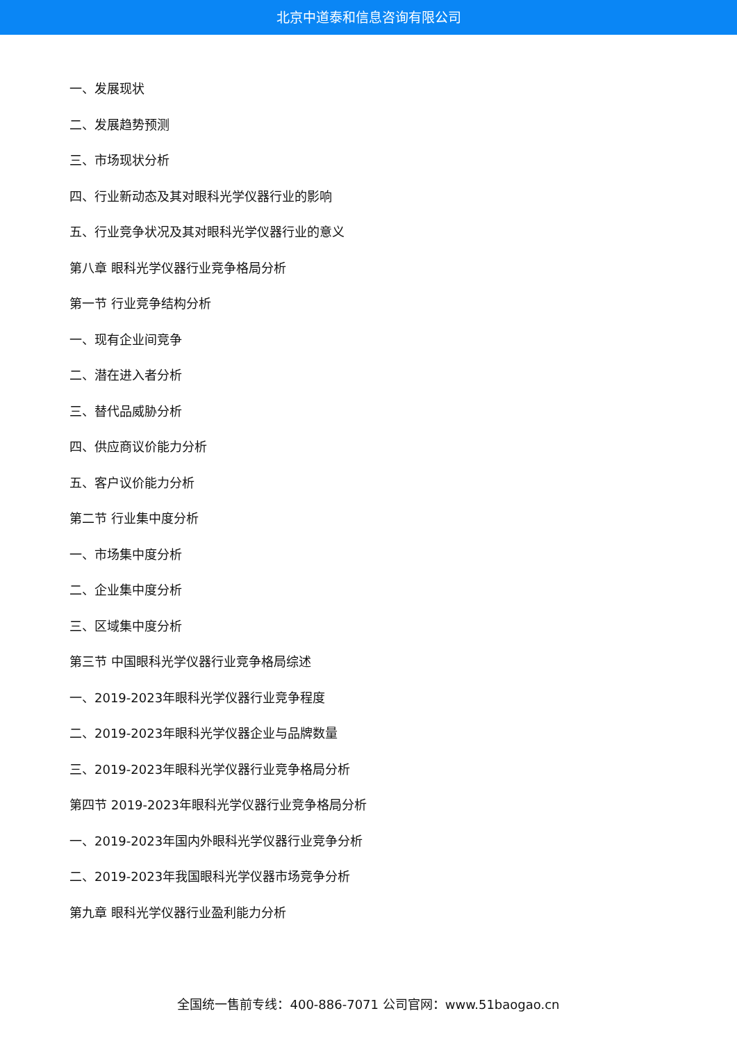北京中道泰和信息咨询有限公司
一、发展现状
二、发展趋势预测
三、市场现状分析
四、行业新动态及其对眼科光学仪器行业的影响
五、行业竞争状况及其对眼科光学仪器行业的意义
第八章 眼科光学仪器行业竞争格局分析
第一节 行业竞争结构分析
一、现有企业间竞争
二、潜在进入者分析
三、替代品威胁分析
四、供应商议价能力分析
五、客户议价能力分析
第二节 行业集中度分析
一、市场集中度分析
二、企业集中度分析
三、区域集中度分析
第三节 中国眼科光学仪器行业竞争格局综述
一、2019-2023年眼科光学仪器行业竞争程度
二、2019-2023年眼科光学仪器企业与品牌数量
三、2019-2023年眼科光学仪器行业竞争格局分析
第四节 2019-2023年眼科光学仪器行业竞争格局分析
一、2019-2023年国内外眼科光学仪器行业竞争分析
二、2019-2023年我国眼科光学仪器市场竞争分析
第九章 眼科光学仪器行业盈利能力分析
全国统一售前专线：400-886-7071 公司官网：www.51baogao.cn